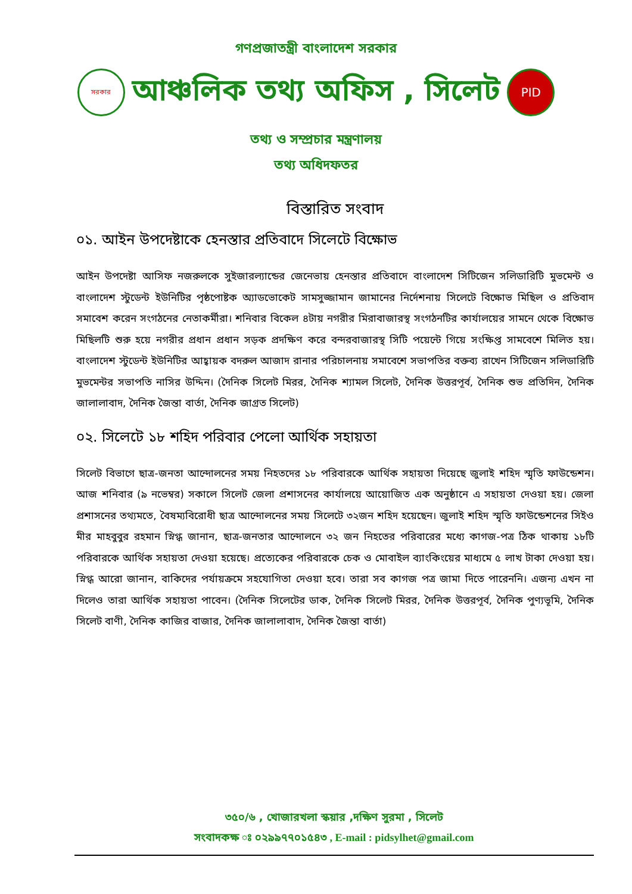গণপ্রজাতন্ত্রী বাংলাদেশ সরকার
সরকার
আঞ্চলিক তথ্য অফিস , সিলেট
PID
তথ্য ও সম্প্রচার মন্ত্রণালয়
তথ্য অধিদফতর
বিস্তারিত সংবাদ
০১. আইন উপদেষ্টাকে হেনস্তার প্রতিবাদে সিলেটে বিক্ষোভ
আইন উপদেষ্টা আসিফ নজরুলকে সুইজারল্যান্ডের জেনেভায় হেনস্তার প্রতিবাদে বাংলাদেশ সিটিজেন সলিডারিটি মুভমেন্ট ও বাংলাদেশ স্টুডেন্ট ইউনিটির পৃষ্ঠপোষ্টক অ্যাডভোকেট সামসুজ্জামান জামানের নির্দেশনায় সিলেটে বিক্ষোভ মিছিল ও প্রতিবাদ সমাবেশ করেন সংগঠনের নেতাকর্মীরা। শনিবার বিকেল ৪টায় নগরীর মিরাবাজারস্থ সংগঠনটির কার্যালয়ের সামনে থেকে বিক্ষোভ মিছিলটি শুরু হয়ে নগরীর প্রধান প্রধান সড়ক প্রদক্ষিণ করে বন্দরবাজারস্থ সিটি পয়েন্টে গিয়ে সংক্ষিপ্ত সামবেশে মিলিত হয়। বাংলাদেশ স্টুডেন্ট ইউনিটির আহ্বায়ক বদরুল আজাদ রানার পরিচালনায় সমাবেশে সভাপতির বক্তব্য রাখেন সিটিজেন সলিডারিটি মুভমেন্টর সভাপতি নাসির উদ্দিন। (দৈনিক সিলেট মিরর, দৈনিক শ্যামল সিলেট, দৈনিক উত্তরপূর্ব, দৈনিক শুভ প্রতিদিন, দৈনিক জালালাবাদ, দৈনিক জৈন্তা বার্তা, দৈনিক জাগ্রত সিলেট)
০২. সিলেটে ১৮ শহিদ পরিবার পেলো আর্থিক সহায়তা
সিলেট বিভাগে ছাত্র-জনতা আন্দোলনের সময় নিহতদের ১৮ পরিবারকে আর্থিক সহায়তা দিয়েছে জুলাই শহিদ স্মৃতি ফাউন্ডেশন। আজ শনিবার (৯ নভেম্বর) সকালে সিলেট জেলা প্রশাসনের কার্যালয়ে আয়োজিত এক অনুষ্ঠানে এ সহায়তা দেওয়া হয়। জেলা প্রশাসনের তথ্যমতে, বৈষম্যবিরোধী ছাত্র আন্দোলনের সময় সিলেটে ৩২জন শহিদ হয়েছেন। জুলাই শহিদ স্মৃতি ফাউন্ডেশনের সিইও মীর মাহবুবুর রহমান স্নিগ্ধ জানান, ছাত্র-জনতার আন্দোলনে ৩২ জন নিহতের পরিবারের মধ্যে কাগজ-পত্র ঠিক থাকায় ১৮টি পরিবারকে আর্থিক সহায়তা দেওয়া হয়েছে। প্রত্যেকের পরিবারকে চেক ও মোবাইল ব্যাংকিংয়ের মাধ্যমে ৫ লাখ টাকা দেওয়া হয়। স্নিগ্ধ আরো জানান, বাকিদের পর্যায়ক্রমে সহযোগিতা দেওয়া হবে। তারা সব কাগজ পত্র জামা দিতে পারেননি। এজন্য এখন না দিলেও তারা আর্থিক সহায়তা পাবেন। (দৈনিক সিলেটের ডাক, দৈনিক সিলেট মিরর, দৈনিক উত্তরপূর্ব, দৈনিক পুণ্যভূমি, দৈনিক সিলেট বাণী, দৈনিক কাজির বাজার, দৈনিক জালালাবাদ, দৈনিক জৈন্তা বার্তা)
৩৫০/৬ , খোজারখলা স্কয়ার ,দক্ষিণ সুরমা , সিলেট
সংবাদকক্ষ ঃ ০২৯৯৭৭০১৫৪৩ , E-mail : pidsylhet@gmail.com